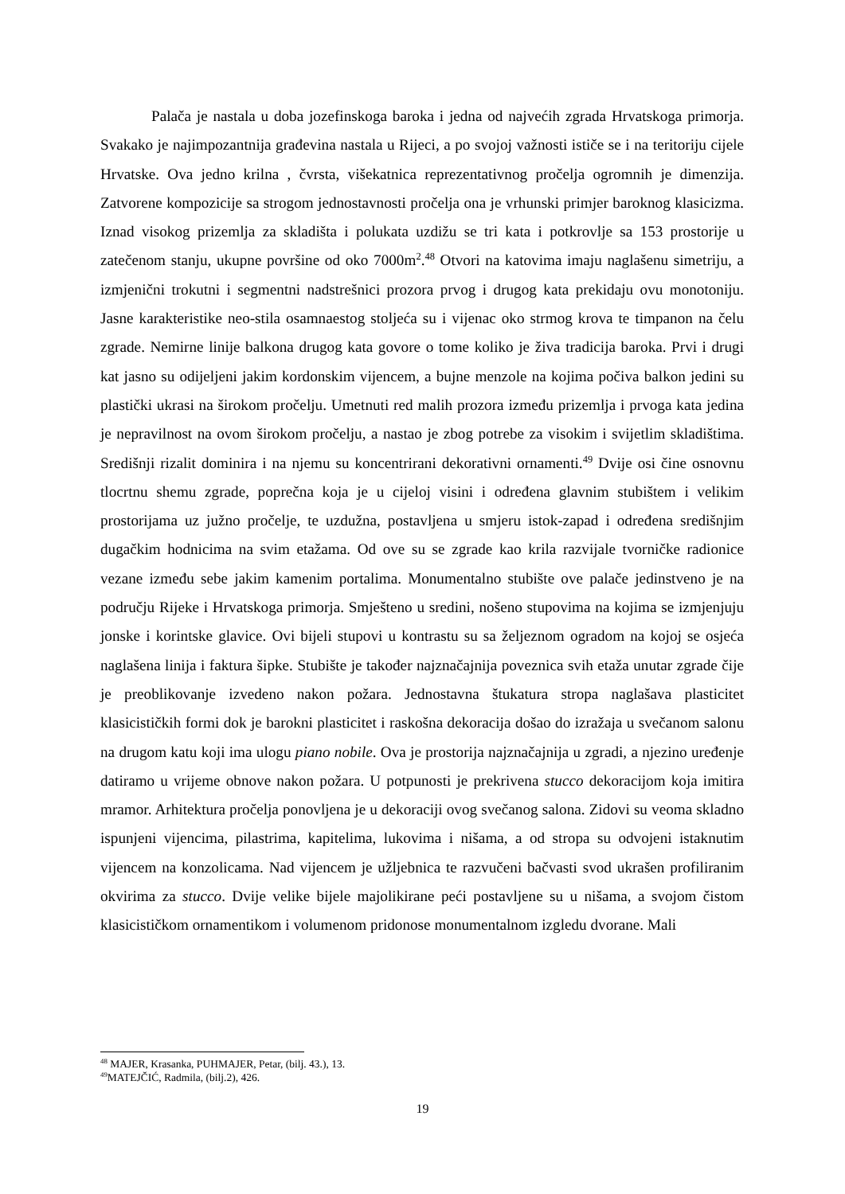Palača je nastala u doba jozefinskoga baroka i jedna od najvećih zgrada Hrvatskoga primorja. Svakako je najimpozantnija građevina nastala u Rijeci, a po svojoj važnosti ističe se i na teritoriju cijele Hrvatske. Ova jedno krilna , čvrsta, višekatnica reprezentativnog pročelja ogromnih je dimenzija. Zatvorene kompozicije sa strogom jednostavnosti pročelja ona je vrhunski primjer baroknog klasicizma. Iznad visokog prizemlja za skladišta i polukata uzdižu se tri kata i potkrovlje sa 153 prostorije u zatečenom stanju, ukupne površine od oko 7000m<sup>2</sup>.<sup>48</sup> Otvori na katovima imaju naglašenu simetriju, a izmjenični trokutni i segmentni nadstrešnici prozora prvog i drugog kata prekidaju ovu monotoniju. Jasne karakteristike neo-stila osamnaestog stoljeća su i vijenac oko strmog krova te timpanon na čelu zgrade. Nemirne linije balkona drugog kata govore o tome koliko je živa tradicija baroka. Prvi i drugi kat jasno su odijeljeni jakim kordonskim vijencem, a bujne menzole na kojima počiva balkon jedini su plastički ukrasi na širokom pročelju. Umetnuti red malih prozora između prizemlja i prvoga kata jedina je nepravilnost na ovom širokom pročelju, a nastao je zbog potrebe za visokim i svijetlim skladištima. Središnji rizalit dominira i na njemu su koncentrirani dekorativni ornamenti.<sup>49</sup> Dvije osi čine osnovnu tlocrtnu shemu zgrade, poprečna koja je u cijeloj visini i određena glavnim stubištem i velikim prostorijama uz južno pročelje, te uzdužna, postavljena u smjeru istok-zapad i određena središnjim dugačkim hodnicima na svim etažama. Od ove su se zgrade kao krila razvijale tvorničke radionice vezane između sebe jakim kamenim portalima. Monumentalno stubište ove palače jedinstveno je na području Rijeke i Hrvatskoga primorja. Smješteno u sredini, nošeno stupovima na kojima se izmjenjuju jonske i korintske glavice. Ovi bijeli stupovi u kontrastu su sa željeznom ogradom na kojoj se osjeća naglašena linija i faktura šipke. Stubište je također najznačajnija poveznica svih etaža unutar zgrade čije je preoblikovanje izvedeno nakon požara. Jednostavna štukatura stropa naglašava plasticitet klasicističkih formi dok je barokni plasticitet i raskošna dekoracija došao do izražaja u svečanom salonu na drugom katu koji ima ulogu piano nobile. Ova je prostorija najznačajnija u zgradi, a njezino uređenje datiramo u vrijeme obnove nakon požara. U potpunosti je prekrivena stucco dekoracijom koja imitira mramor. Arhitektura pročelja ponovljena je u dekoraciji ovog svečanog salona. Zidovi su veoma skladno ispunjeni vijencima, pilastrima, kapitelima, lukovima i nišama, a od stropa su odvojeni istaknutim vijencem na konzolicama. Nad vijencem je užljebnica te razvučeni bačvasti svod ukrašen profiliranim okvirima za stucco. Dvije velike bijele majolikirane peći postavljene su u nišama, a svojom čistom klasicističkom ornamentikom i volumenom pridonose monumentalnom izgledu dvorane. Mali
<sup>48</sup> MAJER, Krasanka, PUHMAJER, Petar, (bilj. 43.), 13.
<sup>49</sup> MATEJČIĆ, Radmila, (bilj.2), 426.
19